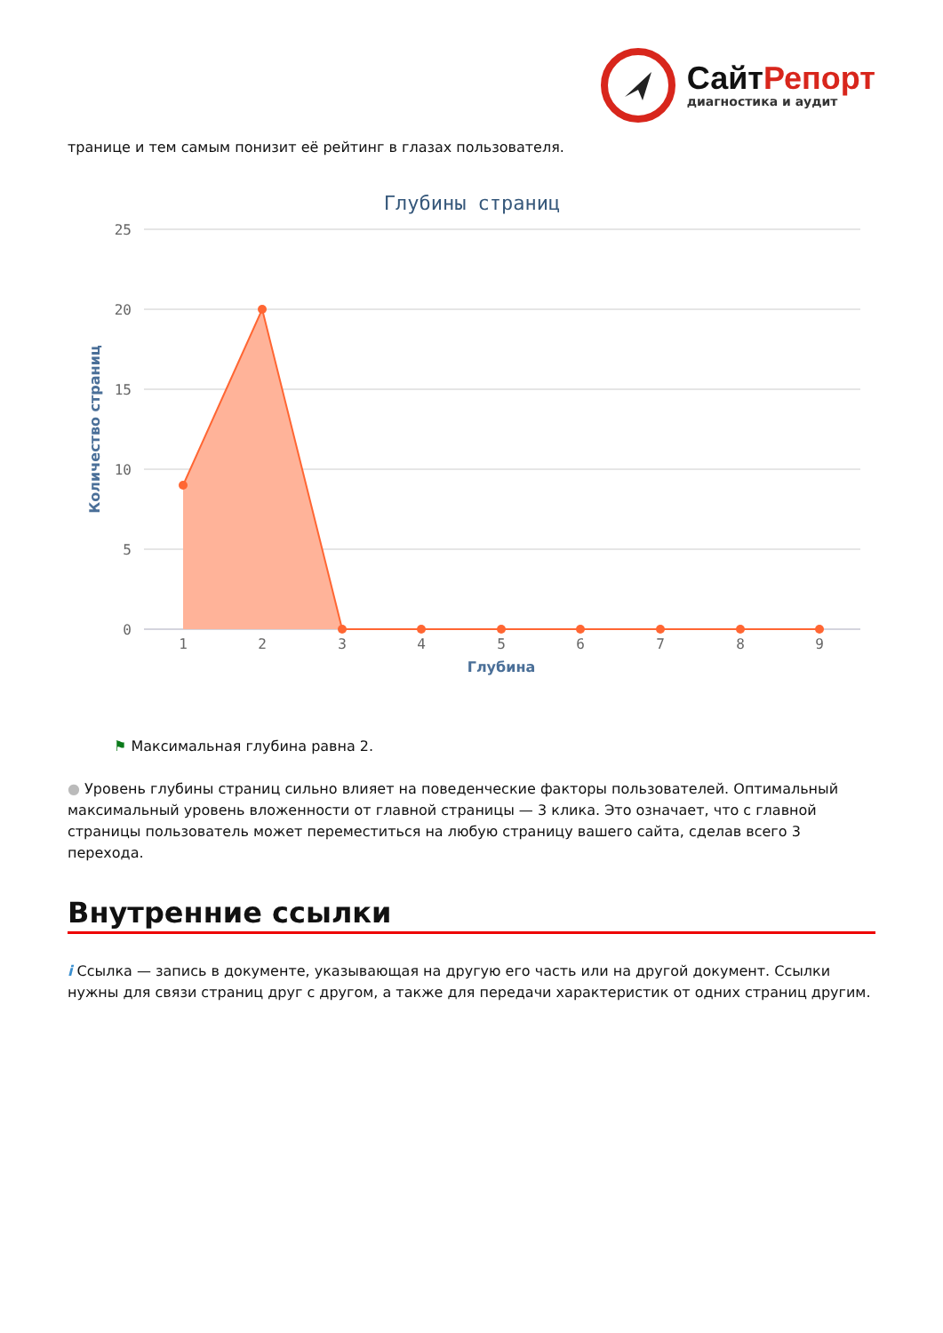СайтРепорт
диагностика и аудит
транице и тем самым понизит её рейтинг в глазах пользователя.
Глубины страниц
25
20
15
10
5
0
Количество страниц
1
2
3
4
5
6
7
8
9
Глубина
⚑ Максимальная глубина равна 2.
● Уровень глубины страниц сильно влияет на поведенческие факторы пользователей. Оптимальный максимальный уровень вложенности от главной страницы — 3 клика. Это означает, что с главной страницы пользователь может переместиться на любую страницу вашего сайта, сделав всего 3 перехода.
Внутренние ссылки
i Ссылка — запись в документе, указывающая на другую его часть или на другой документ. Ссылки нужны для связи страниц друг с другом, а также для передачи характеристик от одних страниц другим.